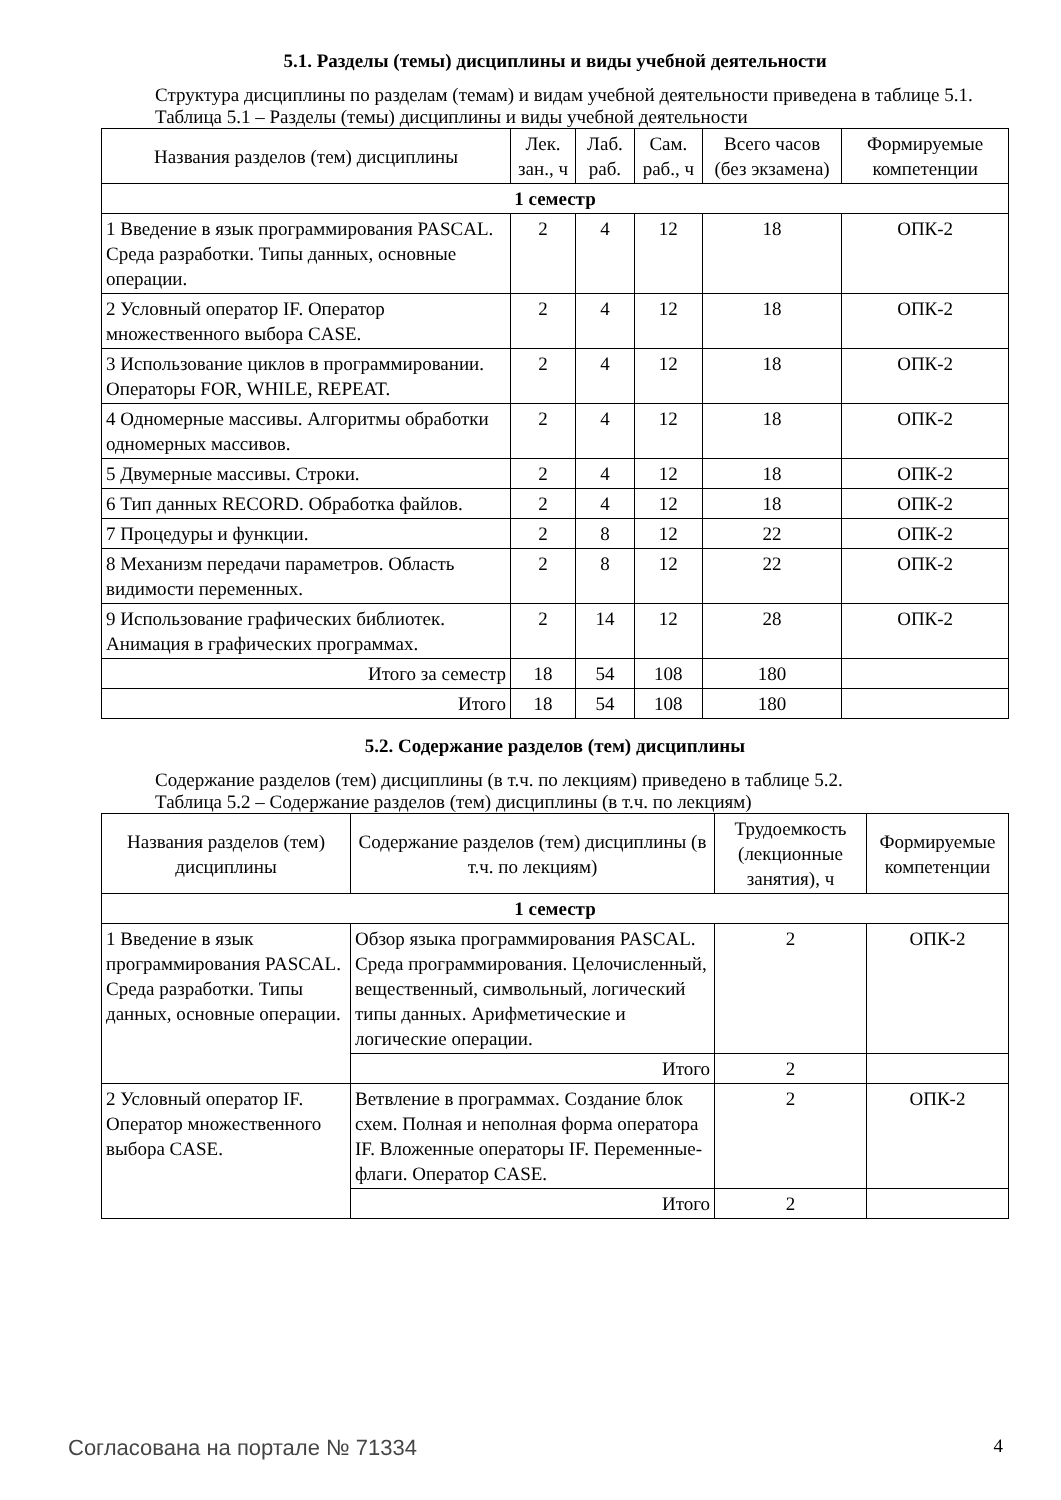5.1. Разделы (темы) дисциплины и виды учебной деятельности
Структура дисциплины по разделам (темам) и видам учебной деятельности приведена в таблице 5.1.
Таблица 5.1 – Разделы (темы) дисциплины и виды учебной деятельности
| Названия разделов (тем) дисциплины | Лек. зан., ч | Лаб. раб. | Сам. раб., ч | Всего часов (без экзамена) | Формируемые компетенции |
| --- | --- | --- | --- | --- | --- |
| 1 семестр | | | | | |
| 1 Введение в язык программирования PASCAL. Среда разработки. Типы данных, основные операции. | 2 | 4 | 12 | 18 | ОПК-2 |
| 2 Условный оператор IF. Оператор множественного выбора CASE. | 2 | 4 | 12 | 18 | ОПК-2 |
| 3 Использование циклов в программировании. Операторы FOR, WHILE, REPEAT. | 2 | 4 | 12 | 18 | ОПК-2 |
| 4 Одномерные массивы. Алгоритмы обработки одномерных массивов. | 2 | 4 | 12 | 18 | ОПК-2 |
| 5 Двумерные массивы. Строки. | 2 | 4 | 12 | 18 | ОПК-2 |
| 6 Тип данных RECORD. Обработка файлов. | 2 | 4 | 12 | 18 | ОПК-2 |
| 7 Процедуры и функции. | 2 | 8 | 12 | 22 | ОПК-2 |
| 8 Механизм передачи параметров. Область видимости переменных. | 2 | 8 | 12 | 22 | ОПК-2 |
| 9 Использование графических библиотек. Анимация в графических программах. | 2 | 14 | 12 | 28 | ОПК-2 |
| Итого за семестр | 18 | 54 | 108 | 180 | |
| Итого | 18 | 54 | 108 | 180 | |
5.2. Содержание разделов (тем) дисциплины
Содержание разделов (тем) дисциплины (в т.ч. по лекциям) приведено в таблице 5.2.
Таблица 5.2 – Содержание разделов (тем) дисциплины (в т.ч. по лекциям)
| Названия разделов (тем) дисциплины | Содержание разделов (тем) дисциплины (в т.ч. по лекциям) | Трудоемкость (лекционные занятия), ч | Формируемые компетенции |
| --- | --- | --- | --- |
| 1 семестр | | | |
| 1 Введение в язык программирования PASCAL. Среда разработки. Типы данных, основные операции. | Обзор языка программирования PASCAL. Среда программирования. Целочисленный, вещественный, символьный, логический типы данных. Арифметические и логические операции. | 2 | ОПК-2 |
| | Итого | 2 | |
| 2 Условный оператор IF. Оператор множественного выбора CASE. | Ветвление в программах. Создание блок схем. Полная и неполная форма оператора IF. Вложенные операторы IF. Переменные-флаги. Оператор CASE. | 2 | ОПК-2 |
| | Итого | 2 | |
Согласована на портале № 71334 4